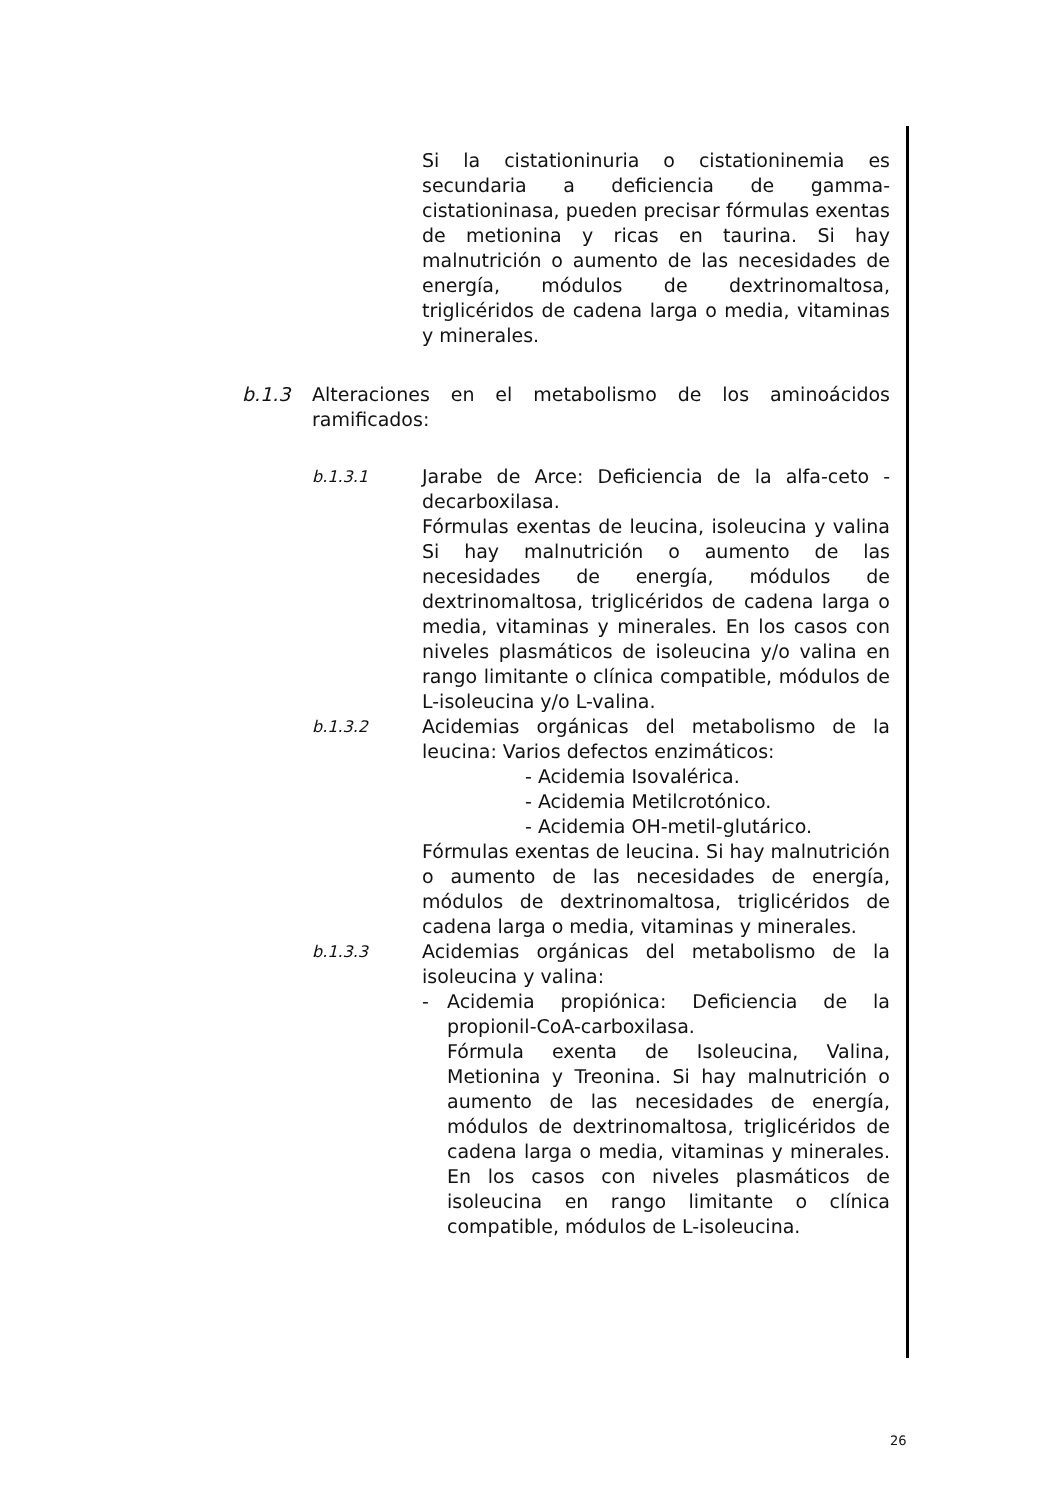Si la cistationinuria o cistationinemia es secundaria a deficiencia de gamma-cistationinasa, pueden precisar fórmulas exentas de metionina y ricas en taurina. Si hay malnutrición o aumento de las necesidades de energía, módulos de dextrinomaltosa, triglicéridos de cadena larga o media, vitaminas y minerales.
b.1.3 Alteraciones en el metabolismo de los aminoácidos ramificados:
b.1.3.1
Jarabe de Arce: Deficiencia de la alfa-ceto -decarboxilasa.
Fórmulas exentas de leucina, isoleucina y valina Si hay malnutrición o aumento de las necesidades de energía, módulos de dextrinomaltosa, triglicéridos de cadena larga o media, vitaminas y minerales. En los casos con niveles plasmáticos de isoleucina y/o valina en rango limitante o clínica compatible, módulos de L-isoleucina y/o L-valina.
b.1.3.2
Acidemias orgánicas del metabolismo de la leucina: Varios defectos enzimáticos:
- Acidemia Isovalérica.
- Acidemia Metilcrotónico.
- Acidemia OH-metil-glutárico.
Fórmulas exentas de leucina. Si hay malnutrición o aumento de las necesidades de energía, módulos de dextrinomaltosa, triglicéridos de cadena larga o media, vitaminas y minerales.
b.1.3.3
Acidemias orgánicas del metabolismo de la isoleucina y valina:
- Acidemia propiónica: Deficiencia de la propionil-CoA-carboxilasa.
Fórmula exenta de Isoleucina, Valina, Metionina y Treonina. Si hay malnutrición o aumento de las necesidades de energía, módulos de dextrinomaltosa, triglicéridos de cadena larga o media, vitaminas y minerales. En los casos con niveles plasmáticos de isoleucina en rango limitante o clínica compatible, módulos de L-isoleucina.
26